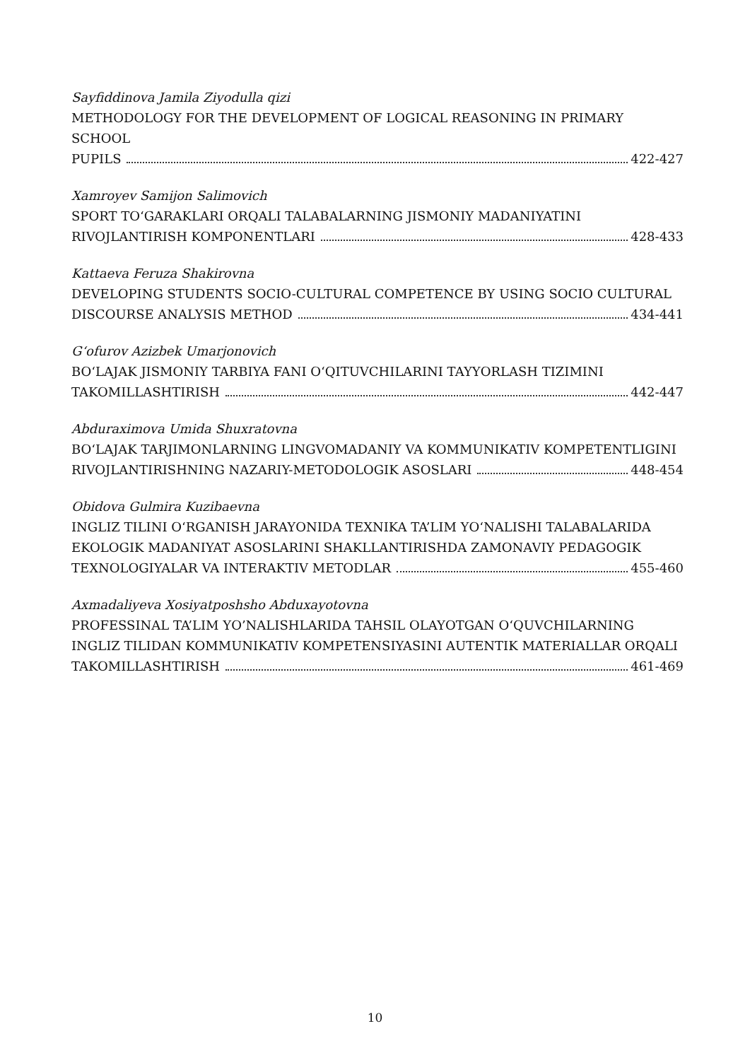Sayfiddinova Jamila Ziyodulla qizi
METHODOLOGY FOR THE DEVELOPMENT OF LOGICAL REASONING IN PRIMARY SCHOOL
PUPILS 422-427
Xamroyev Samijon Salimovich
SPORT TO‘GARAKLARI ORQALI TALABALARNING JISMONIY MADANIYATINI
RIVOJLANTIRISH KOMPONENTLARI 428-433
Kattaeva Feruza Shakirovna
DEVELOPING STUDENTS SOCIO-CULTURAL COMPETENCE BY USING SOCIO CULTURAL
DISCOURSE ANALYSIS METHOD 434-441
G‘ofurov Azizbek Umarjonovich
BO‘LAJAK JISMONIY TARBIYA FANI O‘QITUVCHILARINI TAYYORLASH TIZIMINI
TAKOMILLASHTIRISH 442-447
Abduraximova Umida Shuxratovna
BO‘LAJAK TARJIMONLARNING LINGVOMADANIY VA KOMMUNIKATIV KOMPETENTLIGINI
RIVOJLANTIRISHNING NAZARIY-METODOLOGIK ASOSLARI 448-454
Obidova Gulmira Kuzibaevna
INGLIZ TILINI O‘RGANISH JARAYONIDA TEXNIKA TA’LIM YO‘NALISHI TALABALARIDA EKOLOGIK MADANIYAT ASOSLARINI SHAKLLANTIRISHDA ZAMONAVIY PEDAGOGIK
TEXNOLOGIYALAR VA INTERAKTIV METODLAR 455-460
Axmadaliyeva Xosiyatposhsho Abduxayotovna
PROFESSINAL TA’LIM YO’NALISHLARIDA TAHSIL OLAYOTGAN O‘QUVCHILARNING INGLIZ TILIDAN KOMMUNIKATIV KOMPETENSIYASINI AUTENTIK MATERIALLAR ORQALI
TAKOMILLASHTIRISH 461-469
10